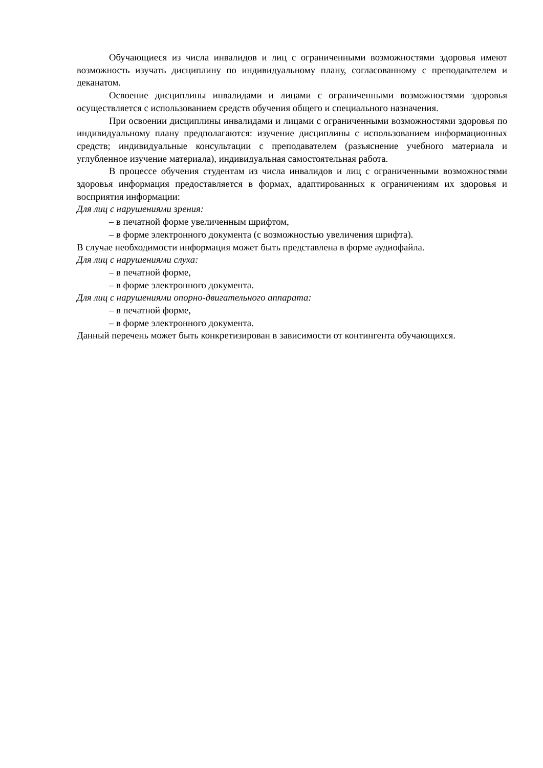Обучающиеся из числа инвалидов и лиц с ограниченными возможностями здоровья имеют возможность изучать дисциплину по индивидуальному плану, согласованному с преподавателем и деканатом.
Освоение дисциплины инвалидами и лицами с ограниченными возможностями здоровья осуществляется с использованием средств обучения общего и специального назначения.
При освоении дисциплины инвалидами и лицами с ограниченными возможностями здоровья по индивидуальному плану предполагаются: изучение дисциплины с использованием информационных средств; индивидуальные консультации с преподавателем (разъяснение учебного материала и углубленное изучение материала), индивидуальная самостоятельная работа.
В процессе обучения студентам из числа инвалидов и лиц с ограниченными возможностями здоровья информация предоставляется в формах, адаптированных к ограничениям их здоровья и восприятия информации:
Для лиц с нарушениями зрения:
– в печатной форме увеличенным шрифтом,
– в форме электронного документа (с возможностью увеличения шрифта).
В случае необходимости информация может быть представлена в форме аудиофайла.
Для лиц с нарушениями слуха:
– в печатной форме,
– в форме электронного документа.
Для лиц с нарушениями опорно-двигательного аппарата:
– в печатной форме,
– в форме электронного документа.
Данный перечень может быть конкретизирован в зависимости от контингента обучающихся.